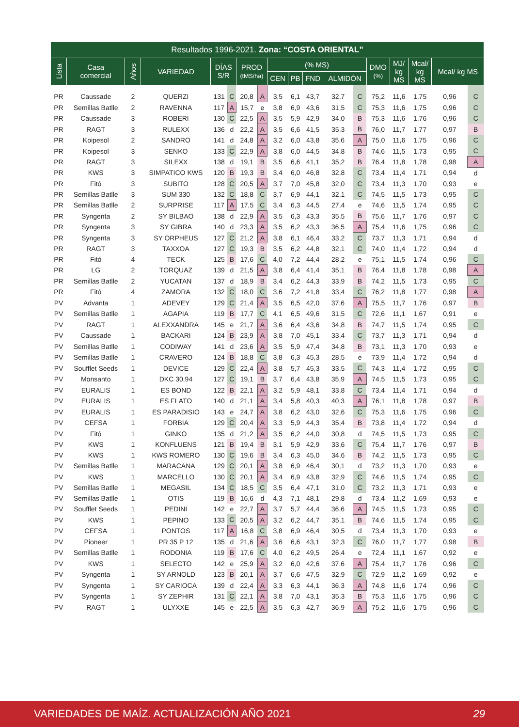| Resultados 1996-2021. Zona: “COSTA ORIENTAL” | | | | | | | | | | | | | | | | | |
| --- | --- | --- | --- | --- | --- | --- | --- | --- | --- | --- | --- | --- | --- | --- | --- | --- | --- |
| Lista | Casa comercial | Años | VARIEDAD | DÍAS S/R | | PROD (tMS/ha) | | (% MS) | | | | | DMO (%) | MJ/ kg MS | Mcal/ kg MS | Mcal/ kg MS | |
| | | | | | | | | CEN | PB | FND | ALMIDÓN | | | | | | |
| PR | Caussade | 2 | QUERZI | 131 | C | 20,8 | A | 3,5 | 6,1 | 43,7 | 32,7 | C | 75,2 | 11,6 | 1,75 | 0,96 | C |
| PR | Semillas Batlle | 2 | RAVENNA | 117 | A | 15,7 | e | 3,8 | 6,9 | 43,6 | 31,5 | C | 75,3 | 11,6 | 1,75 | 0,96 | C |
| PR | Caussade | 3 | ROBERI | 130 | C | 22,5 | A | 3,5 | 5,9 | 42,9 | 34,0 | B | 75,3 | 11,6 | 1,76 | 0,96 | C |
| PR | RAGT | 3 | RULEXX | 136 | d | 22,2 | A | 3,5 | 6,6 | 41,5 | 35,3 | B | 76,0 | 11,7 | 1,77 | 0,97 | B |
| PR | Koipesol | 2 | SANDRO | 141 | d | 24,8 | A | 3,2 | 6,0 | 43,8 | 35,6 | A | 75,0 | 11,6 | 1,75 | 0,96 | C |
| PR | Koipesol | 3 | SENKO | 133 | C | 22,9 | A | 3,8 | 6,0 | 44,5 | 34,8 | B | 74,6 | 11,5 | 1,73 | 0,95 | C |
| PR | RAGT | 3 | SILEXX | 138 | d | 19,1 | B | 3,5 | 6,6 | 41,1 | 35,2 | B | 76,4 | 11,8 | 1,78 | 0,98 | A |
| PR | KWS | 3 | SIMPATICO KWS | 120 | B | 19,3 | B | 3,4 | 6,0 | 46,8 | 32,8 | C | 73,4 | 11,4 | 1,71 | 0,94 | d |
| PR | Fitó | 3 | SUBITO | 128 | C | 20,5 | A | 3,7 | 7,0 | 45,8 | 32,0 | C | 73,4 | 11,3 | 1,70 | 0,93 | e |
| PR | Semillas Batlle | 3 | SUM 330 | 132 | C | 18,8 | C | 3,7 | 6,9 | 44,1 | 32,1 | C | 74,5 | 11,5 | 1,73 | 0,95 | C |
| PR | Semillas Batlle | 2 | SURPRISE | 117 | A | 17,5 | C | 3,4 | 6,3 | 44,5 | 27,4 | e | 74,6 | 11,5 | 1,74 | 0,95 | C |
| PR | Syngenta | 2 | SY BILBAO | 138 | d | 22,9 | A | 3,5 | 6,3 | 43,3 | 35,5 | B | 75,6 | 11,7 | 1,76 | 0,97 | C |
| PR | Syngenta | 3 | SY GIBRA | 140 | d | 23,3 | A | 3,5 | 6,2 | 43,3 | 36,5 | A | 75,4 | 11,6 | 1,75 | 0,96 | C |
| PR | Syngenta | 3 | SY ORPHEUS | 127 | C | 21,2 | A | 3,8 | 6,1 | 46,4 | 33,2 | C | 73,7 | 11,3 | 1,71 | 0,94 | d |
| PR | RAGT | 3 | TAXXOA | 127 | C | 19,3 | B | 3,5 | 6,2 | 44,8 | 32,1 | C | 74,0 | 11,4 | 1,72 | 0,94 | d |
| PR | Fitó | 4 | TECK | 125 | B | 17,6 | C | 4,0 | 7,2 | 44,4 | 28,2 | e | 75,1 | 11,5 | 1,74 | 0,96 | C |
| PR | LG | 2 | TORQUAZ | 139 | d | 21,5 | A | 3,8 | 6,4 | 41,4 | 35,1 | B | 76,4 | 11,8 | 1,78 | 0,98 | A |
| PR | Semillas Batlle | 2 | YUCATAN | 137 | d | 18,9 | B | 3,4 | 6,2 | 44,3 | 33,9 | B | 74,2 | 11,5 | 1,73 | 0,95 | C |
| PR | Fitó | 4 | ZAMORA | 132 | C | 18,0 | C | 3,6 | 7,2 | 41,8 | 33,4 | C | 76,2 | 11,8 | 1,77 | 0,98 | A |
| PV | Advanta | 1 | ADEVEY | 129 | C | 21,4 | A | 3,5 | 6,5 | 42,0 | 37,6 | A | 75,5 | 11,7 | 1,76 | 0,97 | B |
| PV | Semillas Batlle | 1 | AGAPIA | 119 | B | 17,7 | C | 4,1 | 6,5 | 49,6 | 31,5 | C | 72,6 | 11,1 | 1,67 | 0,91 | e |
| PV | RAGT | 1 | ALEXXANDRA | 145 | e | 21,7 | A | 3,6 | 6,4 | 43,6 | 34,8 | B | 74,7 | 11,5 | 1,74 | 0,95 | C |
| PV | Caussade | 1 | BACKARI | 124 | B | 23,9 | A | 3,8 | 7,0 | 45,1 | 33,4 | C | 73,7 | 11,3 | 1,71 | 0,94 | d |
| PV | Semillas Batlle | 1 | CODIWAY | 141 | d | 23,6 | A | 3,5 | 5,9 | 47,4 | 34,8 | B | 73,1 | 11,3 | 1,70 | 0,93 | e |
| PV | Semillas Batlle | 1 | CRAVERO | 124 | B | 18,8 | C | 3,8 | 6,3 | 45,3 | 28,5 | e | 73,9 | 11,4 | 1,72 | 0,94 | d |
| PV | Soufflet Seeds | 1 | DEVICE | 129 | C | 22,4 | A | 3,8 | 5,7 | 45,3 | 33,5 | C | 74,3 | 11,4 | 1,72 | 0,95 | C |
| PV | Monsanto | 1 | DKC 30.94 | 127 | C | 19,1 | B | 3,7 | 6,4 | 43,8 | 35,9 | A | 74,5 | 11,5 | 1,73 | 0,95 | C |
| PV | EURALIS | 1 | ES BOND | 122 | B | 22,1 | A | 3,2 | 5,9 | 48,1 | 33,8 | C | 73,4 | 11,4 | 1,71 | 0,94 | d |
| PV | EURALIS | 1 | ES FLATO | 140 | d | 21,1 | A | 3,4 | 5,8 | 40,3 | 40,3 | A | 76,1 | 11,8 | 1,78 | 0,97 | B |
| PV | EURALIS | 1 | ES PARADISIO | 143 | e | 24,7 | A | 3,8 | 6,2 | 43,0 | 32,6 | C | 75,3 | 11,6 | 1,75 | 0,96 | C |
| PV | CEFSA | 1 | FORBIA | 129 | C | 20,4 | A | 3,3 | 5,9 | 44,3 | 35,4 | B | 73,8 | 11,4 | 1,72 | 0,94 | d |
| PV | Fitó | 1 | GINKO | 135 | d | 21,2 | A | 3,5 | 6,2 | 44,0 | 30,8 | d | 74,5 | 11,5 | 1,73 | 0,95 | C |
| PV | KWS | 1 | KONFLUENS | 121 | B | 19,4 | B | 3,1 | 5,9 | 42,9 | 33,6 | C | 75,4 | 11,7 | 1,76 | 0,97 | B |
| PV | KWS | 1 | KWS ROMERO | 130 | C | 19,6 | B | 3,4 | 6,3 | 45,0 | 34,6 | B | 74,2 | 11,5 | 1,73 | 0,95 | C |
| PV | Semillas Batlle | 1 | MARACANA | 129 | C | 20,1 | A | 3,8 | 6,9 | 46,4 | 30,1 | d | 73,2 | 11,3 | 1,70 | 0,93 | e |
| PV | KWS | 1 | MARCELLO | 130 | C | 20,1 | A | 3,4 | 6,9 | 43,8 | 32,9 | C | 74,6 | 11,5 | 1,74 | 0,95 | C |
| PV | Semillas Batlle | 1 | MEGASIL | 134 | C | 18,5 | C | 3,5 | 6,4 | 47,1 | 31,0 | C | 73,2 | 11,3 | 1,71 | 0,93 | e |
| PV | Semillas Batlle | 1 | OTIS | 119 | B | 16,6 | d | 4,3 | 7,1 | 48,1 | 29,8 | d | 73,4 | 11,2 | 1,69 | 0,93 | e |
| PV | Soufflet Seeds | 1 | PEDINI | 142 | e | 22,7 | A | 3,7 | 5,7 | 44,4 | 36,6 | A | 74,5 | 11,5 | 1,73 | 0,95 | C |
| PV | KWS | 1 | PEPINO | 133 | C | 20,5 | A | 3,2 | 6,2 | 44,7 | 35,1 | B | 74,6 | 11,5 | 1,74 | 0,95 | C |
| PV | CEFSA | 1 | PONTOS | 117 | A | 16,8 | C | 3,8 | 6,9 | 46,4 | 30,5 | d | 73,4 | 11,3 | 1,70 | 0,93 | e |
| PV | Pioneer | 1 | PR 35 P 12 | 135 | d | 21,6 | A | 3,6 | 6,6 | 43,1 | 32,3 | C | 76,0 | 11,7 | 1,77 | 0,98 | B |
| PV | Semillas Batlle | 1 | RODONIA | 119 | B | 17,6 | C | 4,0 | 6,2 | 49,5 | 26,4 | e | 72,4 | 11,1 | 1,67 | 0,92 | e |
| PV | KWS | 1 | SELECTO | 142 | e | 25,9 | A | 3,2 | 6,0 | 42,6 | 37,6 | A | 75,4 | 11,7 | 1,76 | 0,96 | C |
| PV | Syngenta | 1 | SY ARNOLD | 123 | B | 20,1 | A | 3,7 | 6,6 | 47,5 | 32,9 | C | 72,9 | 11,2 | 1,69 | 0,92 | e |
| PV | Syngenta | 1 | SY CARIOCA | 139 | d | 22,4 | A | 3,3 | 6,3 | 44,1 | 36,3 | A | 74,8 | 11,6 | 1,74 | 0,96 | C |
| PV | Syngenta | 1 | SY ZEPHIR | 131 | C | 22,1 | A | 3,8 | 7,0 | 43,1 | 35,3 | B | 75,3 | 11,6 | 1,75 | 0,96 | C |
| PV | RAGT | 1 | ULYXXE | 145 | e | 22,5 | A | 3,5 | 6,3 | 42,7 | 36,9 | A | 75,2 | 11,6 | 1,75 | 0,96 | C |
VARIEDADES DE MAÍZ. ACTUALIZACIÓN AÑO 2021 29